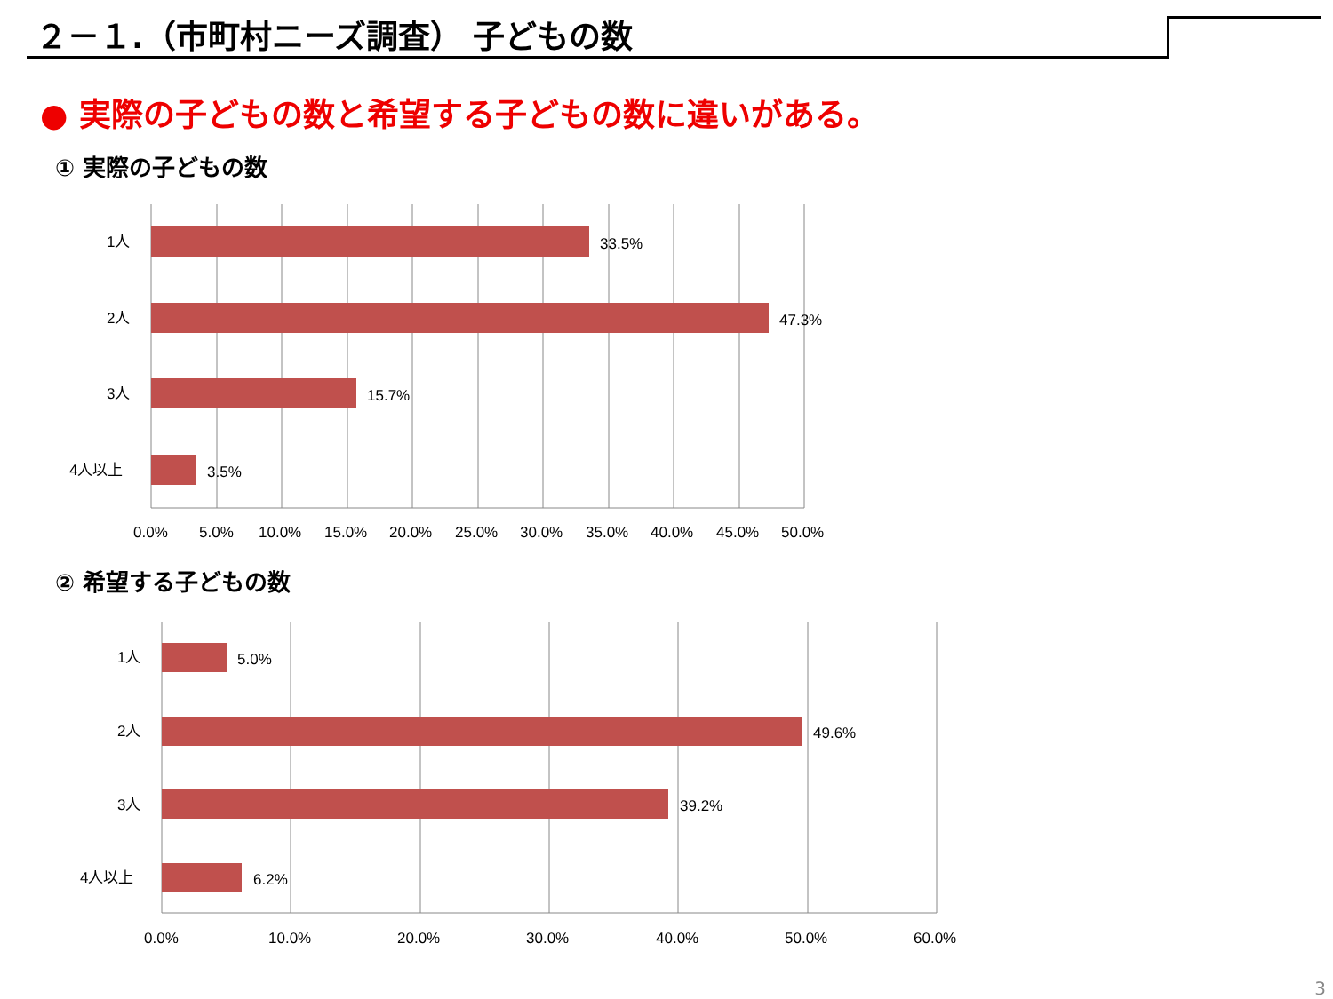２－１.（市町村ニーズ調査） 子どもの数
● 実際の子どもの数と希望する子どもの数に違いがある。
① 実際の子どもの数
1人
2人
3人
4人以上
33.5%
47.3%
15.7%
3.5%
0.0%
5.0%
10.0%
15.0%
20.0%
25.0%
30.0%
35.0%
40.0%
45.0%
50.0%
② 希望する子どもの数
1人
2人
3人
4人以上
5.0%
49.6%
39.2%
6.2%
0.0%
10.0%
20.0%
30.0%
40.0%
50.0%
60.0%
3